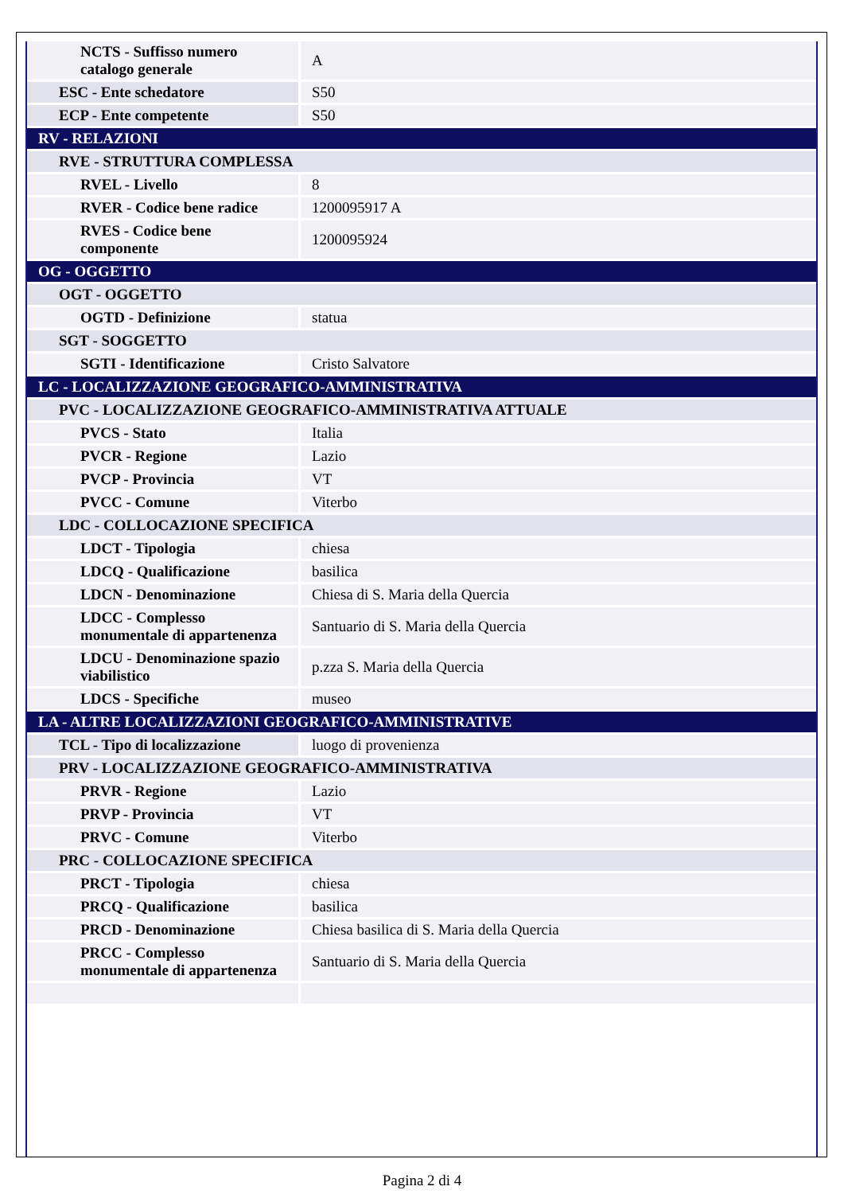| NCTS - Suffisso numero catalogo generale | A |
| ESC - Ente schedatore | S50 |
| ECP - Ente competente | S50 |
| RV - RELAZIONI | |
| RVE - STRUTTURA COMPLESSA | |
| RVEL - Livello | 8 |
| RVER - Codice bene radice | 1200095917 A |
| RVES - Codice bene componente | 1200095924 |
| OG - OGGETTO | |
| OGT - OGGETTO | |
| OGTD - Definizione | statua |
| SGT - SOGGETTO | |
| SGTI - Identificazione | Cristo Salvatore |
| LC - LOCALIZZAZIONE GEOGRAFICO-AMMINISTRATIVA | |
| PVC - LOCALIZZAZIONE GEOGRAFICO-AMMINISTRATIVA ATTUALE | |
| PVCS - Stato | Italia |
| PVCR - Regione | Lazio |
| PVCP - Provincia | VT |
| PVCC - Comune | Viterbo |
| LDC - COLLOCAZIONE SPECIFICA | |
| LDCT - Tipologia | chiesa |
| LDCQ - Qualificazione | basilica |
| LDCN - Denominazione | Chiesa di S. Maria della Quercia |
| LDCC - Complesso monumentale di appartenenza | Santuario di S. Maria della Quercia |
| LDCU - Denominazione spazio viabilistico | p.zza S. Maria della Quercia |
| LDCS - Specifiche | museo |
| LA - ALTRE LOCALIZZAZIONI GEOGRAFICO-AMMINISTRATIVE | |
| TCL - Tipo di localizzazione | luogo di provenienza |
| PRV - LOCALIZZAZIONE GEOGRAFICO-AMMINISTRATIVA | |
| PRVR - Regione | Lazio |
| PRVP - Provincia | VT |
| PRVC - Comune | Viterbo |
| PRC - COLLOCAZIONE SPECIFICA | |
| PRCT - Tipologia | chiesa |
| PRCQ - Qualificazione | basilica |
| PRCD - Denominazione | Chiesa basilica di S. Maria della Quercia |
| PRCC - Complesso monumentale di appartenenza | Santuario di S. Maria della Quercia |
Pagina 2 di 4